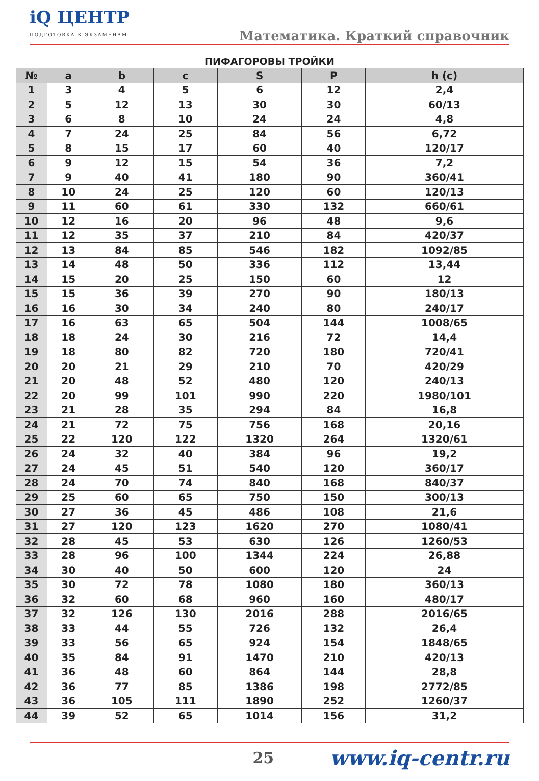iQ ЦЕНТР
ПОДГОТОВКА К ЭКЗАМЕНАМ
Математика. Краткий справочник
ПИФАГОРОВЫ ТРОЙКИ
| № | a | b | c | S | P | h (c) |
| --- | --- | --- | --- | --- | --- | --- |
| 1 | 3 | 4 | 5 | 6 | 12 | 2,4 |
| 2 | 5 | 12 | 13 | 30 | 30 | 60/13 |
| 3 | 6 | 8 | 10 | 24 | 24 | 4,8 |
| 4 | 7 | 24 | 25 | 84 | 56 | 6,72 |
| 5 | 8 | 15 | 17 | 60 | 40 | 120/17 |
| 6 | 9 | 12 | 15 | 54 | 36 | 7,2 |
| 7 | 9 | 40 | 41 | 180 | 90 | 360/41 |
| 8 | 10 | 24 | 25 | 120 | 60 | 120/13 |
| 9 | 11 | 60 | 61 | 330 | 132 | 660/61 |
| 10 | 12 | 16 | 20 | 96 | 48 | 9,6 |
| 11 | 12 | 35 | 37 | 210 | 84 | 420/37 |
| 12 | 13 | 84 | 85 | 546 | 182 | 1092/85 |
| 13 | 14 | 48 | 50 | 336 | 112 | 13,44 |
| 14 | 15 | 20 | 25 | 150 | 60 | 12 |
| 15 | 15 | 36 | 39 | 270 | 90 | 180/13 |
| 16 | 16 | 30 | 34 | 240 | 80 | 240/17 |
| 17 | 16 | 63 | 65 | 504 | 144 | 1008/65 |
| 18 | 18 | 24 | 30 | 216 | 72 | 14,4 |
| 19 | 18 | 80 | 82 | 720 | 180 | 720/41 |
| 20 | 20 | 21 | 29 | 210 | 70 | 420/29 |
| 21 | 20 | 48 | 52 | 480 | 120 | 240/13 |
| 22 | 20 | 99 | 101 | 990 | 220 | 1980/101 |
| 23 | 21 | 28 | 35 | 294 | 84 | 16,8 |
| 24 | 21 | 72 | 75 | 756 | 168 | 20,16 |
| 25 | 22 | 120 | 122 | 1320 | 264 | 1320/61 |
| 26 | 24 | 32 | 40 | 384 | 96 | 19,2 |
| 27 | 24 | 45 | 51 | 540 | 120 | 360/17 |
| 28 | 24 | 70 | 74 | 840 | 168 | 840/37 |
| 29 | 25 | 60 | 65 | 750 | 150 | 300/13 |
| 30 | 27 | 36 | 45 | 486 | 108 | 21,6 |
| 31 | 27 | 120 | 123 | 1620 | 270 | 1080/41 |
| 32 | 28 | 45 | 53 | 630 | 126 | 1260/53 |
| 33 | 28 | 96 | 100 | 1344 | 224 | 26,88 |
| 34 | 30 | 40 | 50 | 600 | 120 | 24 |
| 35 | 30 | 72 | 78 | 1080 | 180 | 360/13 |
| 36 | 32 | 60 | 68 | 960 | 160 | 480/17 |
| 37 | 32 | 126 | 130 | 2016 | 288 | 2016/65 |
| 38 | 33 | 44 | 55 | 726 | 132 | 26,4 |
| 39 | 33 | 56 | 65 | 924 | 154 | 1848/65 |
| 40 | 35 | 84 | 91 | 1470 | 210 | 420/13 |
| 41 | 36 | 48 | 60 | 864 | 144 | 28,8 |
| 42 | 36 | 77 | 85 | 1386 | 198 | 2772/85 |
| 43 | 36 | 105 | 111 | 1890 | 252 | 1260/37 |
| 44 | 39 | 52 | 65 | 1014 | 156 | 31,2 |
25 www.iq-centr.ru